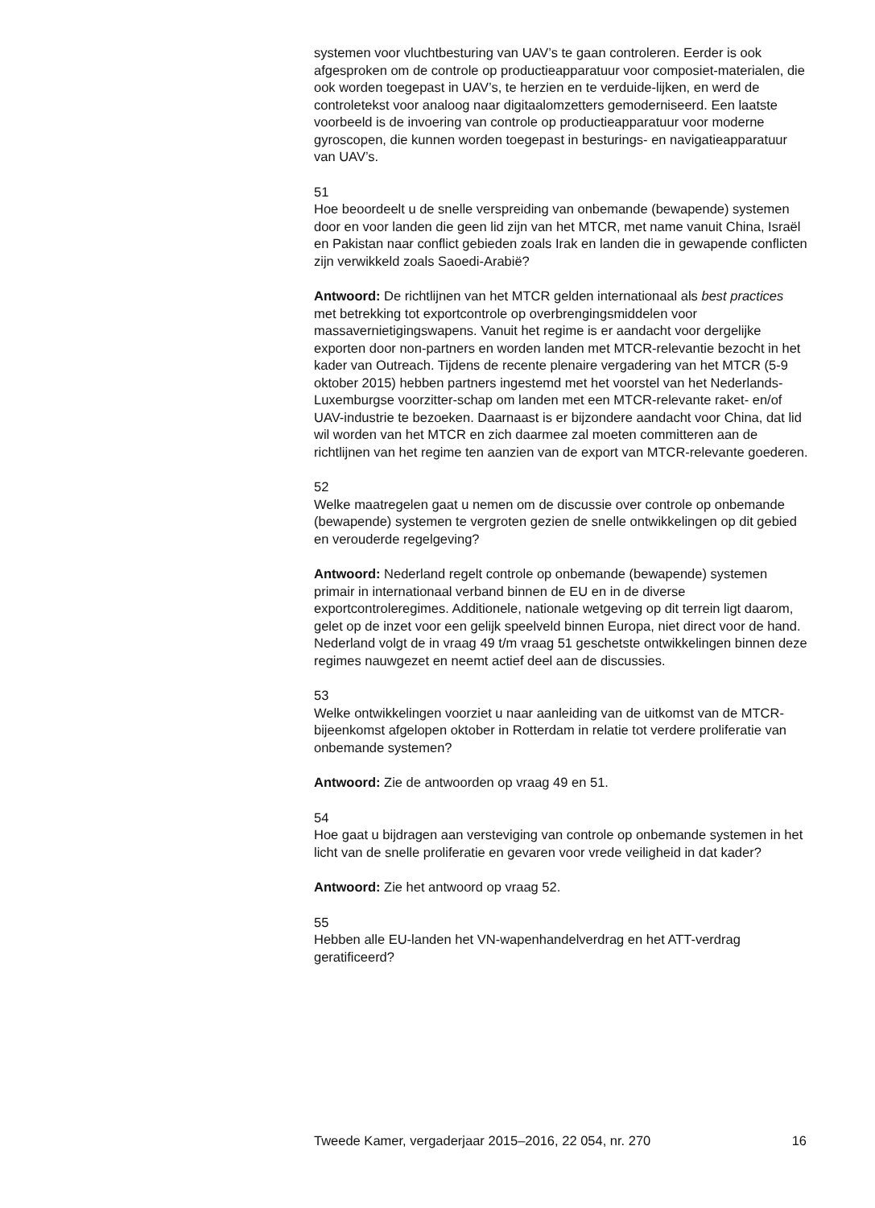systemen voor vluchtbesturing van UAV’s te gaan controleren. Eerder is ook afgesproken om de controle op productieapparatuur voor composiet-materialen, die ook worden toegepast in UAV’s, te herzien en te verduide-lijken, en werd de controletekst voor analoog naar digitaalomzetters gemoderniseerd. Een laatste voorbeeld is de invoering van controle op productieapparatuur voor moderne gyroscopen, die kunnen worden toegepast in besturings- en navigatieapparatuur van UAV’s.
51
Hoe beoordeelt u de snelle verspreiding van onbemande (bewapende) systemen door en voor landen die geen lid zijn van het MTCR, met name vanuit China, Israël en Pakistan naar conflict gebieden zoals Irak en landen die in gewapende conflicten zijn verwikkeld zoals Saoedi-Arabië?
Antwoord: De richtlijnen van het MTCR gelden internationaal als best practices met betrekking tot exportcontrole op overbrengingsmiddelen voor massavernietigingswapens. Vanuit het regime is er aandacht voor dergelijke exporten door non-partners en worden landen met MTCR-relevantie bezocht in het kader van Outreach. Tijdens de recente plenaire vergadering van het MTCR (5-9 oktober 2015) hebben partners ingestemd met het voorstel van het Nederlands-Luxemburgse voorzitter-schap om landen met een MTCR-relevante raket- en/of UAV-industrie te bezoeken. Daarnaast is er bijzondere aandacht voor China, dat lid wil worden van het MTCR en zich daarmee zal moeten committeren aan de richtlijnen van het regime ten aanzien van de export van MTCR-relevante goederen.
52
Welke maatregelen gaat u nemen om de discussie over controle op onbemande (bewapende) systemen te vergroten gezien de snelle ontwikkelingen op dit gebied en verouderde regelgeving?
Antwoord: Nederland regelt controle op onbemande (bewapende) systemen primair in internationaal verband binnen de EU en in de diverse exportcontroleregimes. Additionele, nationale wetgeving op dit terrein ligt daarom, gelet op de inzet voor een gelijk speelveld binnen Europa, niet direct voor de hand. Nederland volgt de in vraag 49 t/m vraag 51 geschetste ontwikkelingen binnen deze regimes nauwgezet en neemt actief deel aan de discussies.
53
Welke ontwikkelingen voorziet u naar aanleiding van de uitkomst van de MTCR-bijeenkomst afgelopen oktober in Rotterdam in relatie tot verdere proliferatie van onbemande systemen?
Antwoord: Zie de antwoorden op vraag 49 en 51.
54
Hoe gaat u bijdragen aan versteviging van controle op onbemande systemen in het licht van de snelle proliferatie en gevaren voor vrede veiligheid in dat kader?
Antwoord: Zie het antwoord op vraag 52.
55
Hebben alle EU-landen het VN-wapenhandelverdrag en het ATT-verdrag geratificeerd?
Tweede Kamer, vergaderjaar 2015–2016, 22 054, nr. 270 16